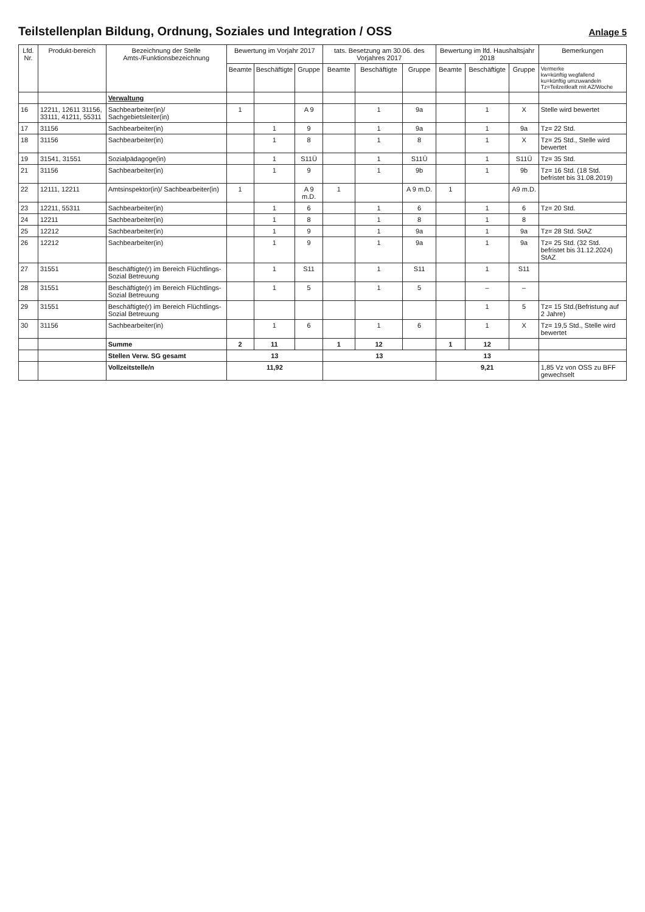Teilstellenplan Bildung, Ordnung, Soziales und Integration / OSS
Anlage 5
| Lfd. Nr. | Produkt-bereich | Bezeichnung der Stelle Amts-/Funktionsbezeichnung | Bewertung im Vorjahr 2017 | | | tats. Besetzung am 30.06. des Vorjahres 2017 | | | Bewertung im lfd. Haushaltsjahr 2018 | | | Bemerkungen |
| --- | --- | --- | --- | --- | --- | --- | --- | --- | --- | --- | --- | --- |
| | | | Beamte | Beschäftigte | Gruppe | Beamte | Beschäftigte | Gruppe | Beamte | Beschäftigte | Gruppe | Vermerke kw=künftig wegfallend ku=künftig umzuwandeln Tz=Teilzeitkraft mit AZ/Woche |
| | | Verwaltung | | | | | | | | | | |
| 16 | 12211, 12611 31156, 33111, 41211, 55311 | Sachbearbeiter(in)/ Sachgebietsleiter(in) | 1 | | A 9 | | 1 | 9a | | 1 | X | Stelle wird bewertet |
| 17 | 31156 | Sachbearbeiter(in) | | 1 | 9 | | 1 | 9a | | 1 | 9a | Tz= 22 Std. |
| 18 | 31156 | Sachbearbeiter(in) | | 1 | 8 | | 1 | 8 | | 1 | X | Tz= 25 Std., Stelle wird bewertet |
| 19 | 31541, 31551 | Sozialpädagoge(in) | | 1 | S11Ü | | 1 | S11Ü | | 1 | S11Ü | Tz= 35 Std. |
| 21 | 31156 | Sachbearbeiter(in) | | 1 | 9 | | 1 | 9b | | 1 | 9b | Tz= 16 Std. (18 Std. befristet bis 31.08.2019) |
| 22 | 12111, 12211 | Amtsinspektor(in)/ Sachbearbeiter(in) | 1 | | A 9 m.D. | 1 | | A 9 m.D. | 1 | | A9 m.D. | |
| 23 | 12211, 55311 | Sachbearbeiter(in) | | 1 | 6 | | 1 | 6 | | 1 | 6 | Tz= 20 Std. |
| 24 | 12211 | Sachbearbeiter(in) | | 1 | 8 | | 1 | 8 | | 1 | 8 | |
| 25 | 12212 | Sachbearbeiter(in) | | 1 | 9 | | 1 | 9a | | 1 | 9a | Tz= 28 Std. StAZ |
| 26 | 12212 | Sachbearbeiter(in) | | 1 | 9 | | 1 | 9a | | 1 | 9a | Tz= 25 Std. (32 Std. befristet bis 31.12.2024) StAZ |
| 27 | 31551 | Beschäftigte(r) im Bereich Flüchtlings-Sozial Betreuung | | 1 | S11 | | 1 | S11 | | 1 | S11 | |
| 28 | 31551 | Beschäftigte(r) im Bereich Flüchtlings-Sozial Betreuung | | 1 | 5 | | 1 | 5 | | – | – | |
| 29 | 31551 | Beschäftigte(r) im Bereich Flüchtlings-Sozial Betreuung | | | | | | | | 1 | 5 | Tz= 15 Std.(Befristung auf 2 Jahre) |
| 30 | 31156 | Sachbearbeiter(in) | | 1 | 6 | | 1 | 6 | | 1 | X | Tz= 19,5 Std., Stelle wird bewertet |
| | | Summe | 2 | 11 | | 1 | 12 | | 1 | 12 | | |
| | | Stellen Verw. SG gesamt | 13 | | | 13 | | | 13 | | | |
| | | Vollzeitstelle/n | 11,92 | | | | | | 9,21 | | | 1,85 Vz von OSS zu BFF gewechselt |